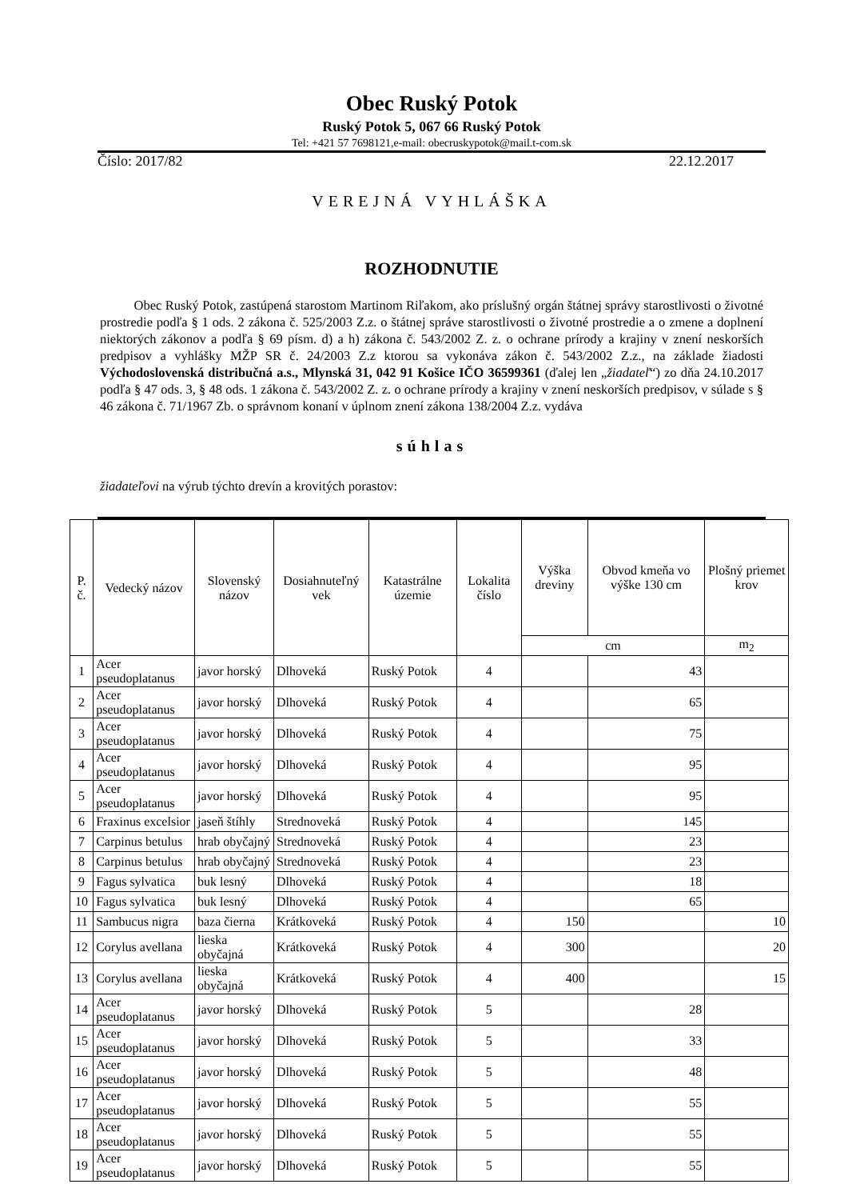Obec Ruský Potok
Ruský Potok 5, 067 66 Ruský Potok
Tel: +421 57 7698121,e-mail: obecruskypotok@mail.t-com.sk
Číslo: 2017/82 22.12.2017
VEREJNÁ VYHLÁŠKA
ROZHODNUTIE
Obec Ruský Potok, zastúpená starostom Martinom Riľakom, ako príslušný orgán štátnej správy starostlivosti o životné prostredie podľa § 1 ods. 2 zákona č. 525/2003 Z.z. o štátnej správe starostlivosti o životné prostredie a o zmene a doplnení niektorých zákonov a podľa § 69 písm. d) a h) zákona č. 543/2002 Z. z. o ochrane prírody a krajiny v znení neskorších predpisov a vyhlášky MŽP SR č. 24/2003 Z.z ktorou sa vykonáva zákon č. 543/2002 Z.z., na základe žiadosti Východoslovenská distribučná a.s., Mlynská 31, 042 91 Košice IČO 36599361 (ďalej len „žiadateľ“) zo dňa 24.10.2017 podľa § 47 ods. 3, § 48 ods. 1 zákona č. 543/2002 Z. z. o ochrane prírody a krajiny v znení neskorších predpisov, v súlade s § 46 zákona č. 71/1967 Zb. o správnom konaní v úplnom znení zákona 138/2004 Z.z. vydáva
súhlas
žiadateľovi na výrub týchto drevín a krovitých porastov:
| P. č. | Vedecký názov | Slovenský názov | Dosiahnuteľný vek | Katastrálne územie | Lokalita číslo | Výška dreviny | Obvod kmeňa vo výške 130 cm | Plošný priemet krov |
| --- | --- | --- | --- | --- | --- | --- | --- | --- |
| | | | | | | cm | | m<sub>2</sub> |
| 1 | Acer pseudoplatanus | javor horský | Dlhoveká | Ruský Potok | 4 | | 43 | |
| 2 | Acer pseudoplatanus | javor horský | Dlhoveká | Ruský Potok | 4 | | 65 | |
| 3 | Acer pseudoplatanus | javor horský | Dlhoveká | Ruský Potok | 4 | | 75 | |
| 4 | Acer pseudoplatanus | javor horský | Dlhoveká | Ruský Potok | 4 | | 95 | |
| 5 | Acer pseudoplatanus | javor horský | Dlhoveká | Ruský Potok | 4 | | 95 | |
| 6 | Fraxinus excelsior | jaseň štíhly | Strednoveká | Ruský Potok | 4 | | 145 | |
| 7 | Carpinus betulus | hrab obyčajný | Strednoveká | Ruský Potok | 4 | | 23 | |
| 8 | Carpinus betulus | hrab obyčajný | Strednoveká | Ruský Potok | 4 | | 23 | |
| 9 | Fagus sylvatica | buk lesný | Dlhoveká | Ruský Potok | 4 | | 18 | |
| 10 | Fagus sylvatica | buk lesný | Dlhoveká | Ruský Potok | 4 | | 65 | |
| 11 | Sambucus nigra | baza čierna | Krátkoveká | Ruský Potok | 4 | 150 | | 10 |
| 12 | Corylus avellana | lieska obyčajná | Krátkoveká | Ruský Potok | 4 | 300 | | 20 |
| 13 | Corylus avellana | lieska obyčajná | Krátkoveká | Ruský Potok | 4 | 400 | | 15 |
| 14 | Acer pseudoplatanus | javor horský | Dlhoveká | Ruský Potok | 5 | | 28 | |
| 15 | Acer pseudoplatanus | javor horský | Dlhoveká | Ruský Potok | 5 | | 33 | |
| 16 | Acer pseudoplatanus | javor horský | Dlhoveká | Ruský Potok | 5 | | 48 | |
| 17 | Acer pseudoplatanus | javor horský | Dlhoveká | Ruský Potok | 5 | | 55 | |
| 18 | Acer pseudoplatanus | javor horský | Dlhoveká | Ruský Potok | 5 | | 55 | |
| 19 | Acer pseudoplatanus | javor horský | Dlhoveká | Ruský Potok | 5 | | 55 | |